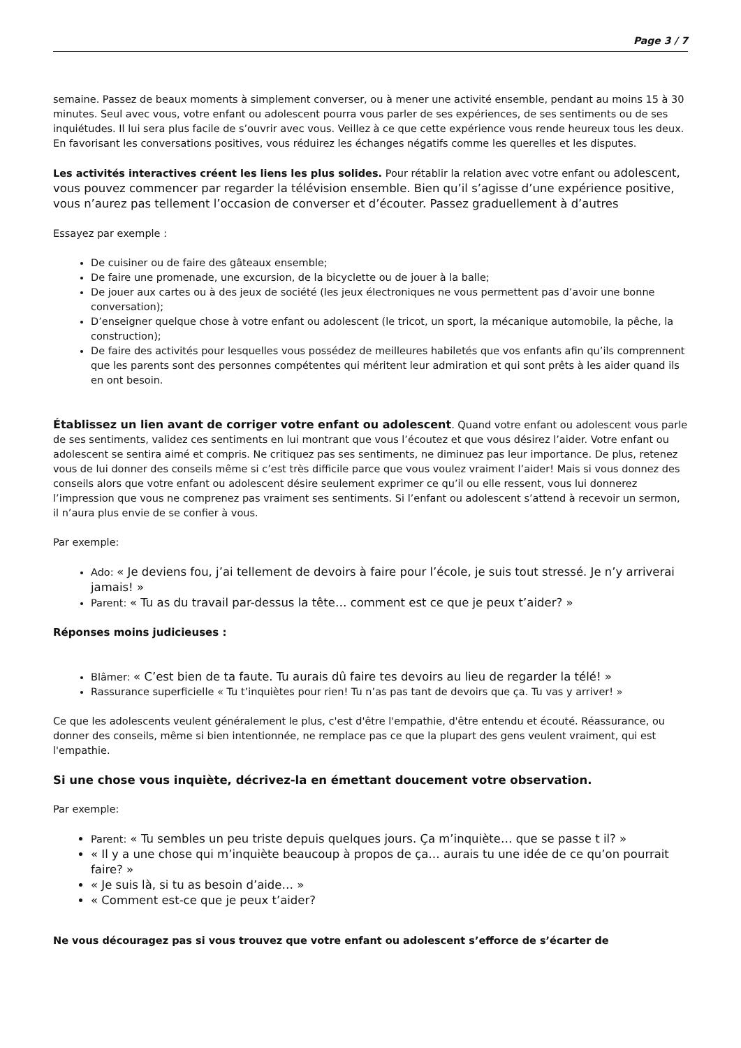Page 3 / 7
semaine. Passez de beaux moments à simplement converser, ou à mener une activité ensemble, pendant au moins 15 à 30 minutes. Seul avec vous, votre enfant ou adolescent pourra vous parler de ses expériences, de ses sentiments ou de ses inquiétudes. Il lui sera plus facile de s’ouvrir avec vous. Veillez à ce que cette expérience vous rende heureux tous les deux. En favorisant les conversations positives, vous réduirez les échanges négatifs comme les querelles et les disputes.
Les activités interactives créent les liens les plus solides. Pour rétablir la relation avec votre enfant ou adolescent, vous pouvez commencer par regarder la télévision ensemble. Bien qu’il s’agisse d’une expérience positive, vous n’aurez pas tellement l’occasion de converser et d’écouter. Passez graduellement à d’autres
Essayez par exemple :
De cuisiner ou de faire des gâteaux ensemble;
De faire une promenade, une excursion, de la bicyclette ou de jouer à la balle;
De jouer aux cartes ou à des jeux de société (les jeux électroniques ne vous permettent pas d’avoir une bonne conversation);
D’enseigner quelque chose à votre enfant ou adolescent (le tricot, un sport, la mécanique automobile, la pêche, la construction);
De faire des activités pour lesquelles vous possédez de meilleures habiletés que vos enfants afin qu’ils comprennent que les parents sont des personnes compétentes qui méritent leur admiration et qui sont prêts à les aider quand ils en ont besoin.
Établissez un lien avant de corriger votre enfant ou adolescent. Quand votre enfant ou adolescent vous parle de ses sentiments, validez ces sentiments en lui montrant que vous l’écoutez et que vous désirez l’aider. Votre enfant ou adolescent se sentira aimé et compris. Ne critiquez pas ses sentiments, ne diminuez pas leur importance. De plus, retenez vous de lui donner des conseils même si c’est très difficile parce que vous voulez vraiment l’aider! Mais si vous donnez des conseils alors que votre enfant ou adolescent désire seulement exprimer ce qu’il ou elle ressent, vous lui donnerez l’impression que vous ne comprenez pas vraiment ses sentiments. Si l’enfant ou adolescent s’attend à recevoir un sermon, il n’aura plus envie de se confier à vous.
Par exemple:
Ado: « Je deviens fou, j’ai tellement de devoirs à faire pour l’école, je suis tout stressé. Je n’y arriverai jamais! »
Parent: « Tu as du travail par-dessus la tête… comment est ce que je peux t’aider? »
Réponses moins judicieuses :
Blâmer: « C’est bien de ta faute. Tu aurais dû faire tes devoirs au lieu de regarder la télé! »
Rassurance superficielle « Tu t’inquiètes pour rien! Tu n’as pas tant de devoirs que ça. Tu vas y arriver! »
Ce que les adolescents veulent généralement le plus, c'est d'être l'empathie, d'être entendu et écouté. Réassurance, ou donner des conseils, même si bien intentionnée, ne remplace pas ce que la plupart des gens veulent vraiment, qui est l'empathie.
Si une chose vous inquiète, décrivez-la en émettant doucement votre observation.
Par exemple:
Parent: « Tu sembles un peu triste depuis quelques jours. Ça m’inquiète… que se passe t il? »
« Il y a une chose qui m’inquiète beaucoup à propos de ça… aurais tu une idée de ce qu’on pourrait faire? »
« Je suis là, si tu as besoin d’aide… »
« Comment est-ce que je peux t’aider?
Ne vous découragez pas si vous trouvez que votre enfant ou adolescent s’efforce de s’écarter de